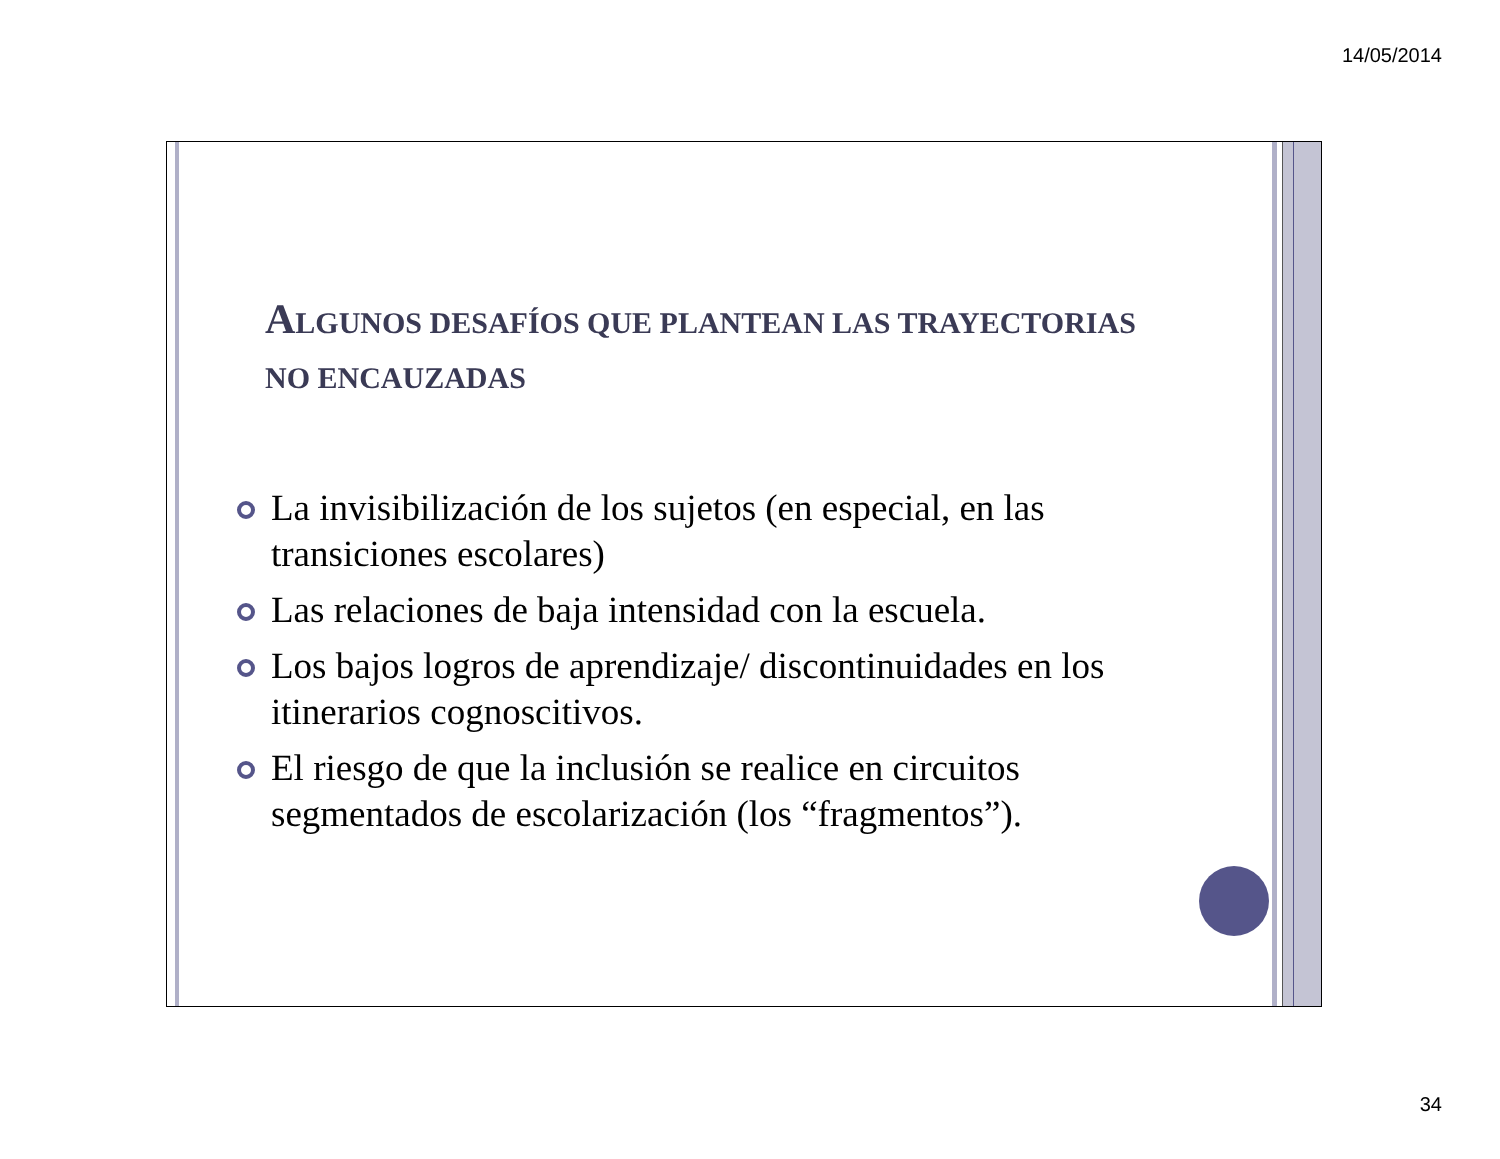14/05/2014
ALGUNOS DESAFÍOS QUE PLANTEAN LAS TRAYECTORIAS NO ENCAUZADAS
La invisibilización de los sujetos (en especial, en las transiciones escolares)
Las relaciones de baja intensidad con la escuela.
Los bajos logros de aprendizaje/ discontinuidades en los itinerarios cognoscitivos.
El riesgo de que la inclusión se realice en circuitos segmentados de escolarización (los “fragmentos”).
34